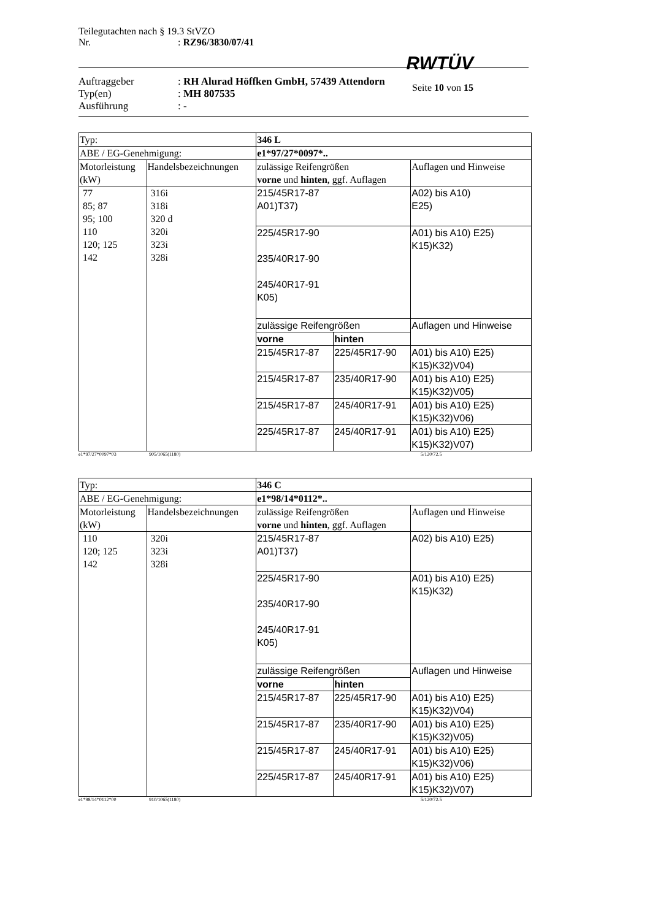Teilegutachten nach § 19.3 StVZO
Nr. : RZ96/3830/07/41
RWTÜV
Seite 10 von 15
Auftraggeber : RH Alurad Höffken GmbH, 57439 Attendorn
Typ(en) : MH 807535
Ausführung : -
| Typ: | | 346 L | | |
| ABE / EG-Genehmigung: | | e1*97/27*0097*.. | | |
| Motorleistung (kW) | Handelsbezeichnungen | zulässige Reifengrößen vorne und hinten , ggf. Auflagen | | Auflagen und Hinweise |
| 77 85; 87 95; 100 110 120; 125 142 | 316i 318i 320 d 320i 323i 328i | 215/45R17-87 A01)T37) | | A02) bis A10) E25) |
| | | 225/45R17-90 235/40R17-90 245/40R17-91 K05) | | A01) bis A10) E25) K15)K32) |
| | | zulässige Reifengrößen | | Auflagen und Hinweise |
| | | vorne | hinten | |
| | | 215/45R17-87 | 225/45R17-90 | A01) bis A10) E25) K15)K32)V04) |
| | | 215/45R17-87 | 235/40R17-90 | A01) bis A10) E25) K15)K32)V05) |
| | | 215/45R17-87 | 245/40R17-91 | A01) bis A10) E25) K15)K32)V06) |
| | | 225/45R17-87 | 245/40R17-91 | A01) bis A10) E25) K15)K32)V07) |
e1*97/27*0097*03 905/1065(1180) 5/120/72.5
| Typ: | | 346 C | | |
| ABE / EG-Genehmigung: | | e1*98/14*0112*.. | | |
| Motorleistung (kW) | Handelsbezeichnungen | zulässige Reifengrößen vorne und hinten , ggf. Auflagen | | Auflagen und Hinweise |
| 110 120; 125 142 | 320i 323i 328i | 215/45R17-87 A01)T37) | | A02) bis A10) E25) |
| | | 225/45R17-90 235/40R17-90 245/40R17-91 K05) | | A01) bis A10) E25) K15)K32) |
| | | zulässige Reifengrößen | | Auflagen und Hinweise |
| | | vorne | hinten | |
| | | 215/45R17-87 | 225/45R17-90 | A01) bis A10) E25) K15)K32)V04) |
| | | 215/45R17-87 | 235/40R17-90 | A01) bis A10) E25) K15)K32)V05) |
| | | 215/45R17-87 | 245/40R17-91 | A01) bis A10) E25) K15)K32)V06) |
| | | 225/45R17-87 | 245/40R17-91 | A01) bis A10) E25) K15)K32)V07) |
e1*98/14*0112*00 910/1065(1180) 5/120/72.5